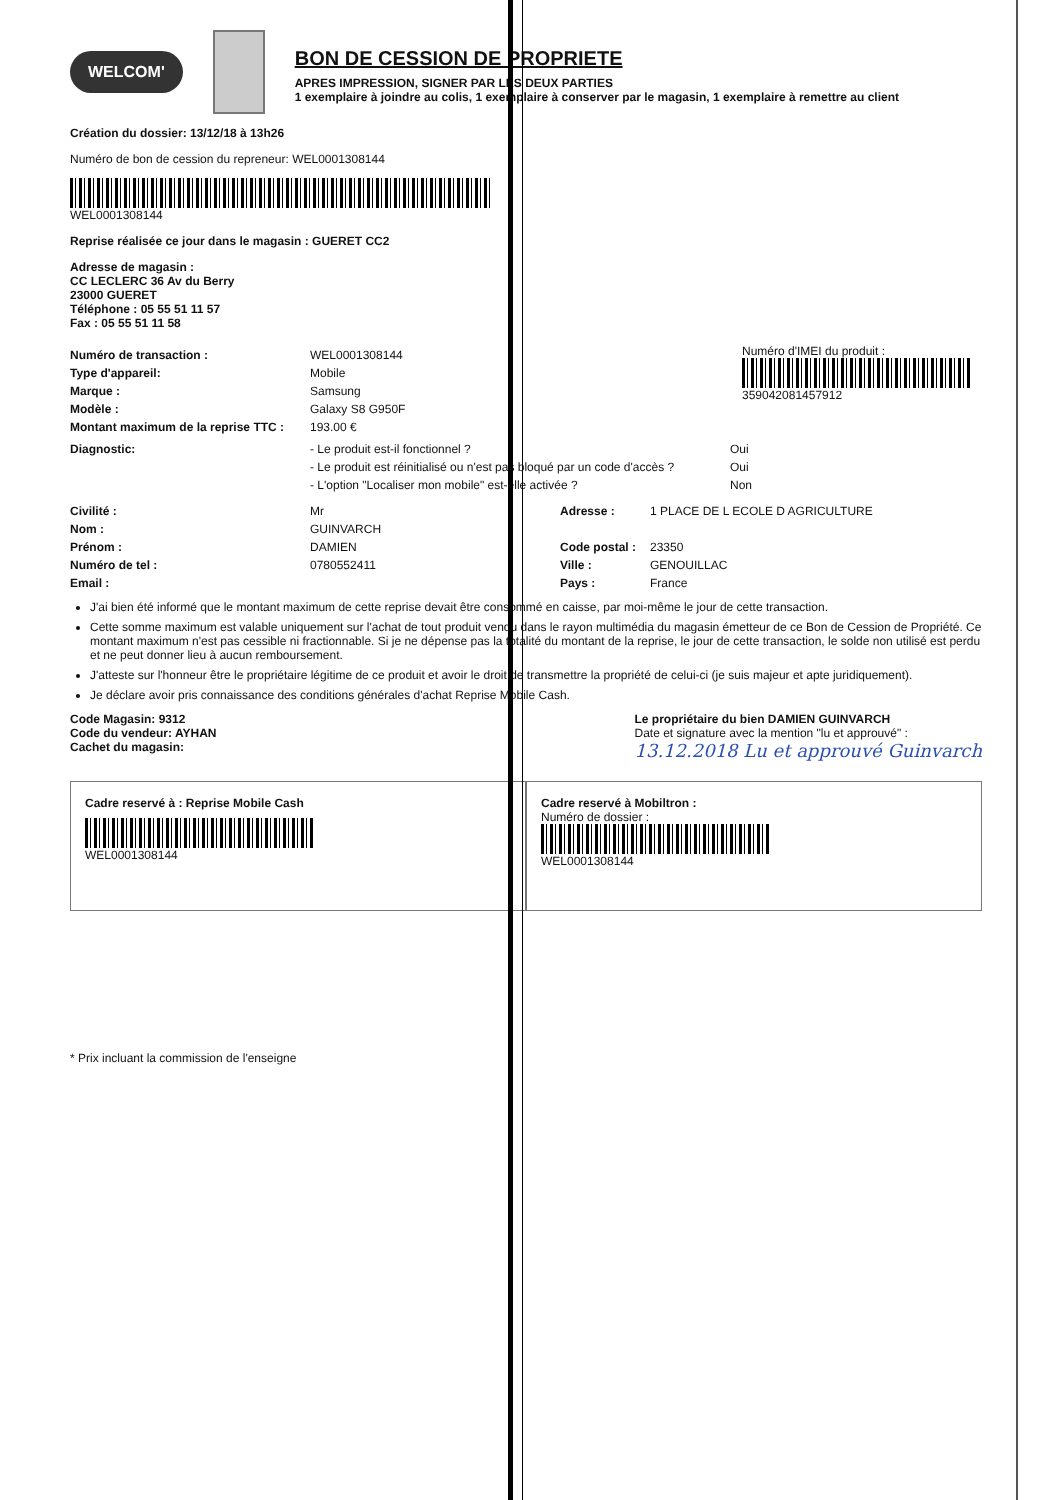WELCOM'
BON DE CESSION DE PROPRIETE
APRES IMPRESSION, SIGNER PAR LES DEUX PARTIES
1 exemplaire à joindre au colis, 1 exemplaire à conserver par le magasin, 1 exemplaire à remettre au client
Création du dossier: 13/12/18 à 13h26
Numéro de bon de cession du repreneur: WEL000130814​4
WEL0001308144
Reprise réalisée ce jour dans le magasin : GUERET CC2
Adresse de magasin :
CC LECLERC 36 Av du Berry
23000 GUERET
Téléphone : 05 55 51 11 57
Fax : 05 55 51 11 58
Numéro de transaction : WEL0001308144
Type d'appareil: Mobile
Marque : Samsung
Modèle : Galaxy S8 G950F
Montant maximum de la reprise TTC : 193.00 €
Numéro d'IMEI du produit :
359042081457912
Diagnostic: - Le produit est-il fonctionnel ? Oui
- Le produit est réinitialisé ou n'est pas bloqué par un code d'accès ? Oui
- L'option "Localiser mon mobile" est-elle activée ? Non
Civilité : Mr Adresse : 1 PLACE DE L ECOLE D AGRICULTURE
Nom : GUINVARCH
Prénom : DAMIEN Code postal : 23350
Numéro de tel : 0780552411 Ville : GENOUILLAC
Email : Pays : France
J'ai bien été informé que le montant maximum de cette reprise devait être consommé en caisse, par moi-même le jour de cette transaction.
Cette somme maximum est valable uniquement sur l'achat de tout produit vendu dans le rayon multimédia du magasin émetteur de ce Bon de Cession de Propriété. Ce montant maximum n'est pas cessible ni fractionnable. Si je ne dépense pas la totalité du montant de la reprise, le jour de cette transaction, le solde non utilisé est perdu et ne peut donner lieu à aucun remboursement.
J'atteste sur l'honneur être le propriétaire légitime de ce produit et avoir le droit de transmettre la propriété de celui-ci (je suis majeur et apte juridiquement).
Je déclare avoir pris connaissance des conditions générales d'achat Reprise Mobile Cash.
Code Magasin: 9312
Code du vendeur: AYHAN
Cachet du magasin:
Le propriétaire du bien DAMIEN GUINVARCH
Date et signature avec la mention "lu et approuvé" :
13.12.2018 Lu et approuvé Guinvarch
Cadre reservé à : Reprise Mobile Cash
WEL0001308144
Cadre reservé à Mobiltron :
Numéro de dossier :
WEL0001308144
* Prix incluant la commission de l'enseigne